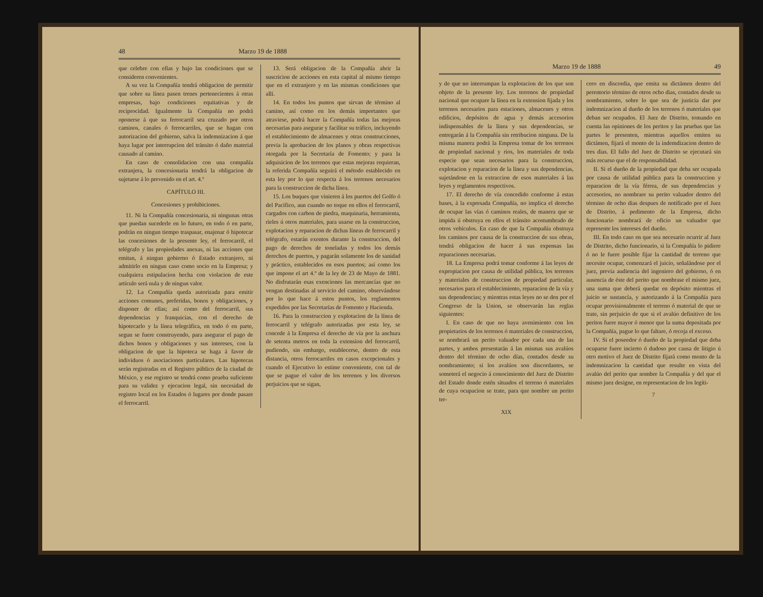48 Marzo 19 de 1888
que celebre con ellas y bajo las condiciones que se consideren convenientes.
A su vez la Compañía tendrá obligacion de permitir que sobre su línea pasen trenes pertenecientes á otras empresas, bajo condiciones equitativas y de reciprocidad. Igualmente la Compañía no podrá oponerse á que su ferrocarril sea cruzado por otros caminos, canales ó ferrocarriles, que se hagan con autorizacion del gobierno, salva la indemnizacion á que haya lugar por interrupcion del tránsito ó daño material causado al camino.
En caso de consolidacion con una compañía extranjera, la concesionaria tendrá la obligacion de sujetarse á lo prevenido en el art. 4.º
CAPÍTULO III.
Concesiones y prohibiciones.
11. Ni la Compañía concesionaria, ni ningunas otras que puedan sucederle en lo futuro, en todo ó en parte, podrán en ningun tiempo traspasar, enajenar ó hipotecar las concesiones de la presente ley, el ferrocarril, el telégrafo y las propiedades anexas, ni las acciones que emitan, á ningun gobierno ó Estado extranjero, ni admitirlo en ningun caso como socio en la Empresa; y cualquiera estipulacion hecha con violacion de este artículo será nula y de ningun valor.
12. La Compañía queda autorizada para emitir acciones comunes, preferidas, bonos y obligaciones, y disponer de ellas; así como del ferrocarril, sus dependencias y franquicias, con el derecho de hipotecarlo y la línea telegráfica, en todo ó en parte, segun se fuere construyendo, para asegurar el pago de dichos bonos y obligaciones y sus intereses, con la obligacion de que la hipoteca se haga á favor de individuos ó asociaciones particulares. Las hipotecas serán registradas en el Registro público de la ciudad de México, y ese registro se tendrá como prueba suficiente para su validez y ejecucion legal, sin necesidad de registro local en los Estados ó lugares por donde pasare el ferrocarril.
13. Será obligacion de la Compañía abrir la suscricion de acciones en esta capital al mismo tiempo que en el extranjero y en las mismas condiciones que allí.
14. En todos los puntos que sirvan de término al camino, así como en los demás importantes que atraviese, podrá hacer la Compañía todas las mejoras necesarias para asegurar y facilitar su tráfico, incluyendo el establecimiento de almacenes y otras construcciones, previa la aprobacion de los planos y obras respectivas otorgada por la Secretaría de Fomento; y para la adquisicion de los terrenos que estas mejoras requieran, la referida Compañía seguirá el método establecido en esta ley por lo que respecta á los terrenos necesarios para la construccion de dicha línea.
15. Los buques que vinieren á los puertos del Golfo ó del Pacífico, aun cuando no toque en ellos el ferrocarril, cargados con carbon de piedra, maquinaria, herramienta, rieles ú otros materiales, para usarse en la construccion, explotacion y reparacion de dichas líneas de ferrocarril y telégrafo, estarán exentos durante la construccion, del pago de derechos de toneladas y todos los demás derechos de puertos, y pagarán solamente los de sanidad y práctico, establecidos en esos puertos; así como los que impone el art 4.º de la ley de 23 de Mayo de 1881. No disfrutarán esas exenciones las mercancías que no vengan destinadas al servicio del camino, observándose por lo que hace á estos puntos, los reglamentos expedidos por las Secretarías de Fomento y Hacienda.
16. Para la construccion y explotacion de la línea de ferrocarril y telégrafo autorizadas por esta ley, se concede á la Empresa el derecho de vía por la anchura de setenta metros en toda la extension del ferrocarril, pudiendo, sin embargo, establecerse, dentro de esta distancia, otros ferrocarriles en casos excepcionales y cuando el Ejecutivo lo estime conveniente, con tal de que se pague el valor de los terrenos y los diversos perjuicios que se sigan,
Marzo 19 de 1888 49
y de que no interrumpan la explotacion de los que son objeto de la presente ley. Los terrenos de propiedad nacional que ocupare la línea en la extension fijada y los terrenos necesarios para estaciones, almacenes y otros edificios, depósitos de agua y demás accesorios indispensables de la línea y sus dependencias, se entregarán á la Compañía sin retribucion ninguna. De la misma manera podrá la Empresa tomar de los terrenos de propiedad nacional y rios, los materiales de toda especie que sean necesarios para la construccion, explotacion y reparacion de la línea y sus dependencias, sujetándose en la extraccion de esos materiales á las leyes y reglamentos respectivos.
17. El derecho de vía concedido conforme á estas bases, á la expresada Compañía, no implica el derecho de ocupar las vías ó caminos reales, de manera que se impida ú obstruya en ellos el tránsito acostumbrado de otros vehículos. En caso de que la Compañía obstruya los caminos por causa de la construccion de sus obras, tendrá obligacion de hacer á sus expensas las reparaciones necesarias.
18. La Empresa podrá tomar conforme á las leyes de expropiacion por causa de utilidad pública, los terrenos y materiales de construccion de propiedad particular, necesarios para el establecimiento, reparacion de la vía y sus dependencias; y mientras estas leyes no se den por el Congreso de la Union, se observarán las reglas siguientes:
I. En caso de que no haya avenimiento con los propietarios de los terrenos ó materiales de construccion, se nombrará un perito valuador por cada una de las partes, y ambos presentarán á las mismas sus avalúos dentro del término de ocho días, contados desde su nombramiento; si los avalúos son discordantes, se someterá el negocio á conocimiento del Juez de Distrito del Estado donde estén situados el terreno ó materiales de cuya ocupacion se trate, para que nombre un perito ter-
XIX
cero en discordia, que emita su dictámen dentro del perentorio término de otros ocho dias, contados desde su nombramiento, sobre lo que sea de justicia dar por indemnizacion al dueño de los terrenos ó materiales que deban ser ocupados. El Juez de Distrito, tomando en cuenta las opiniones de los peritos y las pruebas que las partes le presenten, mientras aquellos emiten su dictámen, fijará el monto de la indemdizacion dentro de tres dias. El fallo del Juez de Distrito se ejecutará sin más recurso que el de responsabilidad.
II. Si el dueño de la propiedad que deba ser ocupada por causa de utilidad pública para la construccion y reparacion de la vía férrea, de sus dependencias y accesorios, no nombrare su perito valuador dentro del término de ocho dias despues de notificado por el Juez de Distrito, á pedimento de la Empresa, dicho funcionario nombrará de oficio un valuador que represente los intereses del dueño.
III. En todo caso en que sea necesario ocurrir al Juez de Distrito, dicho funcionario, si la Compañía lo pidiere ó no le fuere posible fijar la cantidad de terreno que necesite ocupar, comenzará el juicio, señalándose por el juez, previa audiencia del ingeniero del gobierno, ó en ausencia de éste del perito que nombrase el mismo juez, una suma que deberá quedar en depósito mientras el juicio se sustancía, y autorizando á la Compañía para ocupar provisionalmente el terreno ó material de que se trate, sin perjuicio de que si el avalúo definitivo de los peritos fuere mayor ó menor que la suma depositada por la Compañía, pague lo que faltare, ó recoja el exceso.
IV. Si el poseedor ó dueño de la propiedad que deba ocuparse fuere incierto ó dudoso por causa de litigio ú otro motivo el Juez de Distrito fijará como monto de la indemnizacion la cantidad que resulte en vista del avalúo del perito que nombre la Compañía y del que el mismo juez designe, en representacion de los legíti-
7